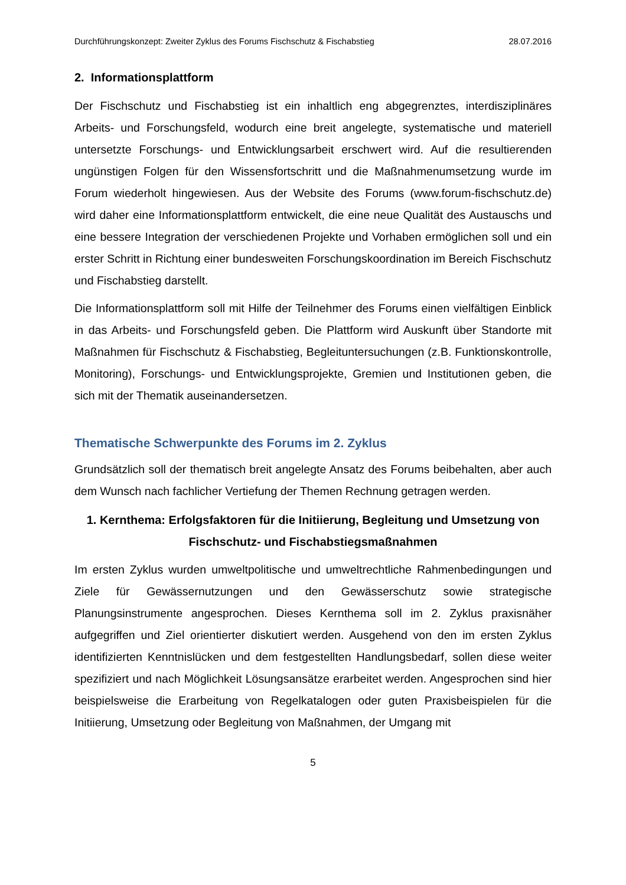Durchführungskonzept: Zweiter Zyklus des Forums Fischschutz & Fischabstieg 28.07.2016
2. Informationsplattform
Der Fischschutz und Fischabstieg ist ein inhaltlich eng abgegrenztes, interdisziplinäres Arbeits- und Forschungsfeld, wodurch eine breit angelegte, systematische und materiell untersetzte Forschungs- und Entwicklungsarbeit erschwert wird. Auf die resultierenden ungünstigen Folgen für den Wissensfortschritt und die Maßnahmenumsetzung wurde im Forum wiederholt hingewiesen. Aus der Website des Forums (www.forum-fischschutz.de) wird daher eine Informationsplattform entwickelt, die eine neue Qualität des Austauschs und eine bessere Integration der verschiedenen Projekte und Vorhaben ermöglichen soll und ein erster Schritt in Richtung einer bundesweiten Forschungskoordination im Bereich Fischschutz und Fischabstieg darstellt.
Die Informationsplattform soll mit Hilfe der Teilnehmer des Forums einen vielfältigen Einblick in das Arbeits- und Forschungsfeld geben. Die Plattform wird Auskunft über Standorte mit Maßnahmen für Fischschutz & Fischabstieg, Begleituntersuchungen (z.B. Funktionskontrolle, Monitoring), Forschungs- und Entwicklungsprojekte, Gremien und Institutionen geben, die sich mit der Thematik auseinandersetzen.
Thematische Schwerpunkte des Forums im 2. Zyklus
Grundsätzlich soll der thematisch breit angelegte Ansatz des Forums beibehalten, aber auch dem Wunsch nach fachlicher Vertiefung der Themen Rechnung getragen werden.
1. Kernthema: Erfolgsfaktoren für die Initiierung, Begleitung und Umsetzung von Fischschutz- und Fischabstiegsmaßnahmen
Im ersten Zyklus wurden umweltpolitische und umweltrechtliche Rahmenbedingungen und Ziele für Gewässernutzungen und den Gewässerschutz sowie strategische Planungsinstrumente angesprochen. Dieses Kernthema soll im 2. Zyklus praxisnäher aufgegriffen und Ziel orientierter diskutiert werden. Ausgehend von den im ersten Zyklus identifizierten Kenntnislücken und dem festgestellten Handlungsbedarf, sollen diese weiter spezifiziert und nach Möglichkeit Lösungsansätze erarbeitet werden. Angesprochen sind hier beispielsweise die Erarbeitung von Regelkatalogen oder guten Praxisbeispielen für die Initiierung, Umsetzung oder Begleitung von Maßnahmen, der Umgang mit
5